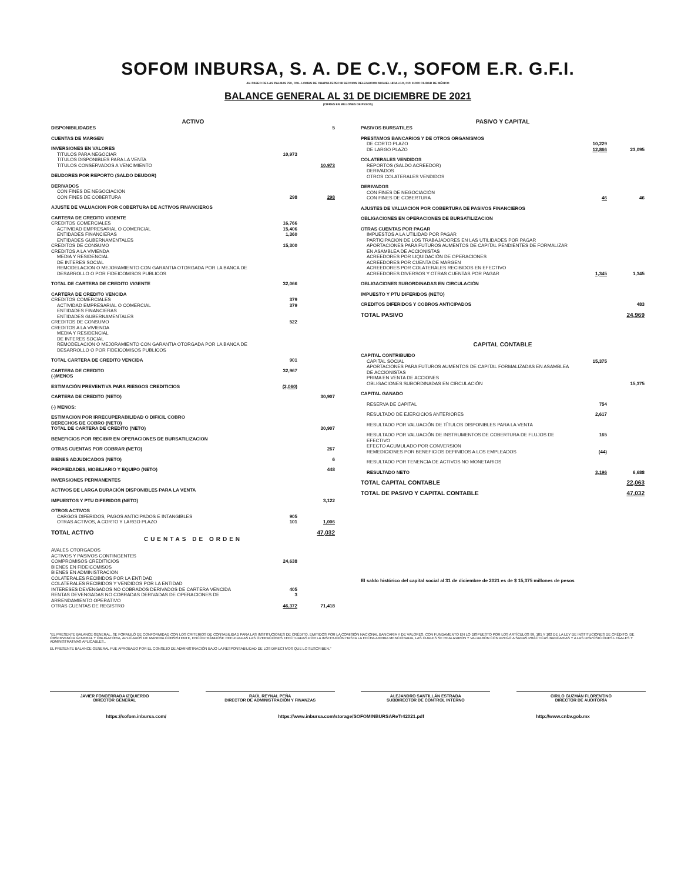SOFOM INBURSA, S. A. DE C.V., SOFOM E.R. G.F.I.
AV. PASEO DE LAS PALMAS 750, COL. LOMAS DE CHAPULTEPEC III SECCION DELEGACION MIGUEL HIDALGO, C.P. 11000 CIUDAD DE MÉXICO
BALANCE GENERAL AL 31 DE DICIEMBRE DE 2021
(CIFRAS EN MILLONES DE PESOS)
| ACTIVO | | |
| --- | --- | --- |
| DISPONIBILIDADES | | 5 |
| CUENTAS DE MARGEN | | |
| INVERSIONES EN VALORES | | |
| TITULOS PARA NEGOCIAR | 10,973 | |
| TITULOS DISPONIBLES PARA LA VENTA | | |
| TITULOS CONSERVADOS A VENCIMIENTO | | 10,973 |
| DEUDORES POR REPORTO (SALDO DEUDOR) | | |
| DERIVADOS | | |
| CON FINES DE NEGOCIACION | | |
| CON FINES DE COBERTURA | 298 | 298 |
| AJUSTE DE VALUACION POR COBERTURA DE ACTIVOS FINANCIEROS | | |
| CARTERA DE CREDITO VIGENTE | | |
| CREDITOS COMERCIALES | 16,766 | |
| ACTIVIDAD EMPRESARIAL O COMERCIAL | 15,406 | |
| ENTIDADES FINANCIERAS | 1,360 | |
| ENTIDADES GUBERNAMENTALES | | |
| CREDITOS DE CONSUMO | 15,300 | |
| CREDITOS A LA VIVIENDA | | |
| MEDIA Y RESIDENCIAL | | |
| DE INTERES SOCIAL | | |
| REMODELACION O MEJORAMIENTO CON GARANTIA OTORGADA POR LA BANCA DE DESARROLLO O POR FIDEICOMISOS PUBLICOS | | |
| TOTAL DE CARTERA DE CREDITO VIGENTE | 32,066 | |
| CARTERA DE CREDITO VENCIDA | | |
| CREDITOS COMERCIALES | 379 | |
| ACTIVIDAD EMPRESARIAL O COMERCIAL | 379 | |
| ENTIDADES FINANCIERAS | | |
| ENTIDADES GUBERNAMENTALES | | |
| CREDITOS DE CONSUMO | 522 | |
| CREDITOS A LA VIVIENDA | | |
| MEDIA Y RESIDENCIAL | | |
| DE INTERES SOCIAL | | |
| REMODELACION O MEJORAMIENTO CON GARANTIA OTORGADA POR LA BANCA DE DESARROLLO O POR FIDEICOMISOS PUBLICOS | | |
| TOTAL CARTERA DE CREDITO VENCIDA | 901 | |
| CARTERA DE CREDITO (-)MENOS | 32,967 | |
| ESTIMACIÓN PREVENTIVA PARA RIESGOS CREDITICIOS | (2,060) | |
| CARTERA DE CREDITO (NETO) | | 30,907 |
| (-) MENOS: | | |
| ESTIMACION POR IRRECUPERABILIDAD O DIFICIL COBRO DERECHOS DE COBRO (NETO) TOTAL DE CARTERA DE CREDITO (NETO) | | 30,907 |
| BENEFICIOS POR RECIBIR EN OPERACIONES DE BURSATILIZACION | | |
| OTRAS CUENTAS POR COBRAR (NETO) | | 267 |
| BIENES ADJUDICADOS (NETO) | | 6 |
| PROPIEDADES, MOBILIARIO Y EQUIPO (NETO) | | 448 |
| INVERSIONES PERMANENTES | | |
| ACTIVOS DE LARGA DURACIÓN DISPONIBLES PARA LA VENTA | | |
| IMPUESTOS Y PTU DIFERIDOS (NETO) | | 3,122 |
| OTROS ACTIVOS | | |
| CARGOS DIFERIDOS, PAGOS ANTICIPADOS E INTANGIBLES | 905 | |
| OTRAS ACTIVOS, A CORTO Y LARGO PLAZO | 101 | 1,006 |
| TOTAL ACTIVO | | 47,032 |
| CUENTAS DE ORDEN | | |
| AVALES OTORGADOS | | |
| ACTIVOS Y PASIVOS CONTINGENTES | | |
| COMPROMISOS CREDITICIOS | 24,638 | |
| BIENES EN FIDEICOMISOS | | |
| BIENES EN ADMINISTRACION | | |
| COLATERALES RECIBIDOS POR LA ENTIDAD | | |
| COLATERALES RECIBIDOS Y VENDIDOS POR LA ENTIDAD | | |
| INTERESES DEVENGADOS NO COBRADOS DERIVADOS DE CARTERA VENCIDA | 405 | |
| RENTAS DEVENGADAS NO COBRADAS DERIVADAS DE OPERACIONES DE ARRENDAMIENTO OPERATIVO | 3 | |
| OTRAS CUENTAS DE REGISTRO | 46,372 | 71,418 |
| PASIVO Y CAPITAL | | |
| --- | --- | --- |
| PASIVOS BURSATILES | | |
| PRESTAMOS BANCARIOS Y DE OTROS ORGANISMOS | | |
| DE CORTO PLAZO | 10,229 | |
| DE LARGO PLAZO | 12,866 | 23,095 |
| COLATERALES VENDIDOS | | |
| REPORTOS (SALDO ACREEDOR) | | |
| DERIVADOS | | |
| OTROS COLATERALES VENDIDOS | | |
| DERIVADOS | | |
| CON FINES DE NEGOCIACIÓN | | |
| CON FINES DE COBERTURA | 46 | 46 |
| AJUSTES DE VALUACIÓN POR COBERTURA DE PASIVOS FINANCIEROS | | |
| OBLIGACIONES EN OPERACIONES DE BURSATILIZACION | | |
| OTRAS CUENTAS POR PAGAR | | |
| IMPUESTOS A LA UTILIDAD POR PAGAR | | |
| PARTICIPACION DE LOS TRABAJADORES EN LAS UTILIDADES POR PAGAR | | |
| APORTACIONES PARA FUTUROS AUMENTOS DE CAPITAL PENDIENTES DE FORMALIZAR EN ASAMBLEA DE ACCIONISTAS | | |
| ACREEDORES POR LIQUIDACIÓN DE OPERACIONES | | |
| ACREEDORES POR CUENTA DE MARGEN | | |
| ACREEDORES POR COLATERALES RECIBIDOS EN EFECTIVO | | |
| ACREEDORES DIVERSOS Y OTRAS CUENTAS POR PAGAR | 1,345 | 1,345 |
| OBLIGACIONES SUBORDINADAS EN CIRCULACIÓN | | |
| IMPUESTO Y PTU DIFERIDOS (NETO) | | |
| CREDITOS DIFERIDOS Y COBROS ANTICIPADOS | | 483 |
| TOTAL PASIVO | | 24,969 |
| CAPITAL CONTABLE | | |
| CAPITAL CONTRIBUIDO | | |
| CAPITAL SOCIAL | 15,375 | |
| APORTACIONES PARA FUTUROS AUMENTOS DE CAPITAL FORMALIZADAS EN ASAMBLEA DE ACCIONISTAS | | |
| PRIMA EN VENTA DE ACCIONES | | |
| OBLIGACIONES SUBORDINADAS EN CIRCULACIÓN | | 15,375 |
| CAPITAL GANADO | | |
| RESERVA DE CAPITAL | 754 | |
| RESULTADO DE EJERCICIOS ANTERIORES | 2,617 | |
| RESULTADO POR VALUACIÓN DE TÍTULOS DISPONIBLES PARA LA VENTA | | |
| RESULTADO POR VALUACIÓN DE INSTRUMENTOS DE COBERTURA DE FLUJOS DE EFECTIVO | 165 | |
| EFECTO ACUMULADO POR CONVERSION | | |
| REMEDICIONES POR BENEFICIOS DEFINIDOS A LOS EMPLEADOS | (44) | |
| RESULTADO POR TENENCIA DE ACTIVOS NO MONETARIOS | | |
| RESULTADO NETO | 3,196 | 6,688 |
| TOTAL CAPITAL CONTABLE | | 22,063 |
| TOTAL DE PASIVO Y CAPITAL CONTABLE | | 47,032 |
| El saldo histórico del capital social al 31 de diciembre de 2021 es de $ 15,375 millones de pesos | | |
"EL PRESENTE BALANCE GENERAL, SE FORMULÓ DE CONFORMIDAD CON LOS CRITERIOS DE CONTABILIDAD PARA LAS INSTITUCIONES DE CRÉDITO, EMITIDOS POR LA COMISIÓN NACIONAL BANCARIA Y DE VALORES, CON FUNDAMENTO EN LO DISPUESTO POR LOS ARTÍCULOS 99, 101 Y 102 DE LA LEY DE INSTITUCIONES DE CRÉDITO, DE OBSERVANCIA GENERAL Y OBLIGATORIA, APLICADOS DE MANERA CONSISTENTE, ENCONTRÁNDOSE REFLEJADAS LAS OPERACIONES EFECTUADAS POR LA INSTITUCIÓN HASTA LA FECHA ARRIBA MENCIONADA, LAS CUALES SE REALIZARON Y VALUARON CON APEGO A SANAS PRÁCTICAS BANCARIAS Y A LAS DISPOSICIONES LEGALES Y ADMINISTRATIVAS APLICABLES..
EL PRESENTE BALANCE GENERAL FUE APROBADO POR EL CONSEJO DE ADMINISTRACIÓN BAJO LA RESPONSABILIDAD DE LOS DIRECTIVOS QUE LO SUSCRIBEN."
JAVIER FONCERRADA IZQUIERDO
DIRECTOR GENERAL
RAÚL REYNAL PEÑA
DIRECTOR DE ADMINISTRACIÓN Y FINANZAS
ALEJANDRO SANTILLÁN ESTRADA
SUBDIRECTOR DE CONTROL INTERNO
CIRILO GUZMÁN FLORENTINO
DIRECTOR DE AUDITORÍA
https://sofom.inbursa.com/ https://www.inbursa.com/storage/SOFOMINBURSAReTr42021.pdf http://www.cnbv.gob.mx